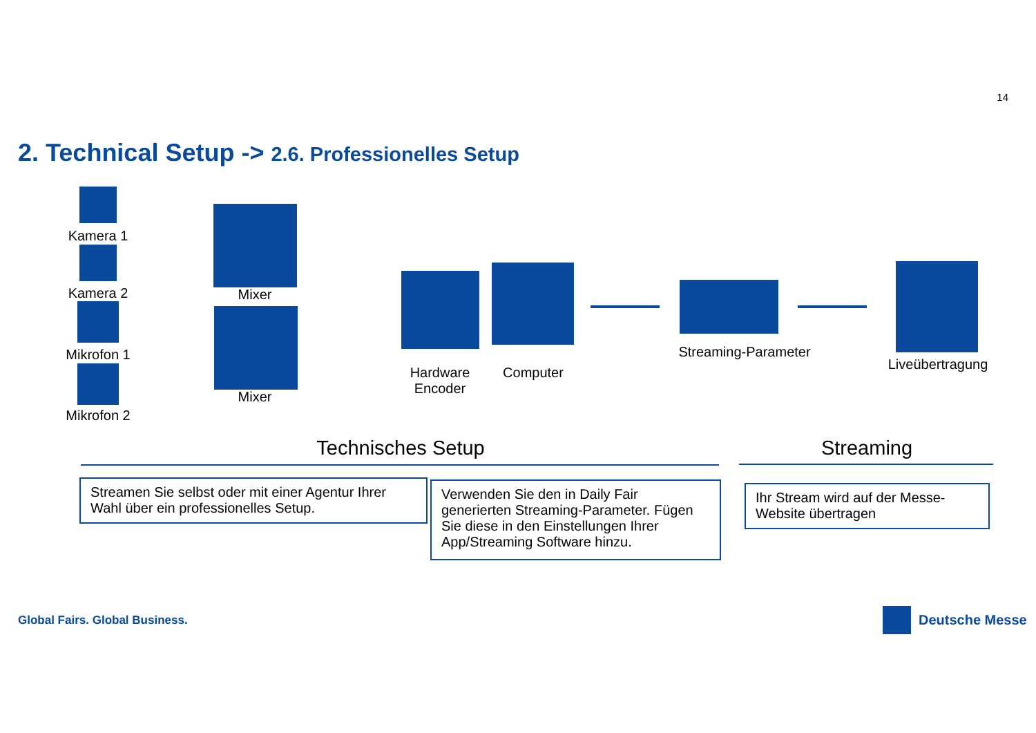14
2. Technical Setup -> 2.6. Professionelles Setup
Kamera 1
Kamera 2
Mikrofon 1
Mikrofon 2
Mixer
Mixer
Hardware
Encoder
Computer
Streaming-Parameter
Liveübertragung
Technisches Setup Streaming
Streamen Sie selbst oder mit einer Agentur Ihrer Wahl über ein professionelles Setup.
Verwenden Sie den in Daily Fair generierten Streaming-Parameter. Fügen Sie diese in den Einstellungen Ihrer App/Streaming Software hinzu.
Ihr Stream wird auf der Messe-Website übertragen
Global Fairs. Global Business. Deutsche Messe